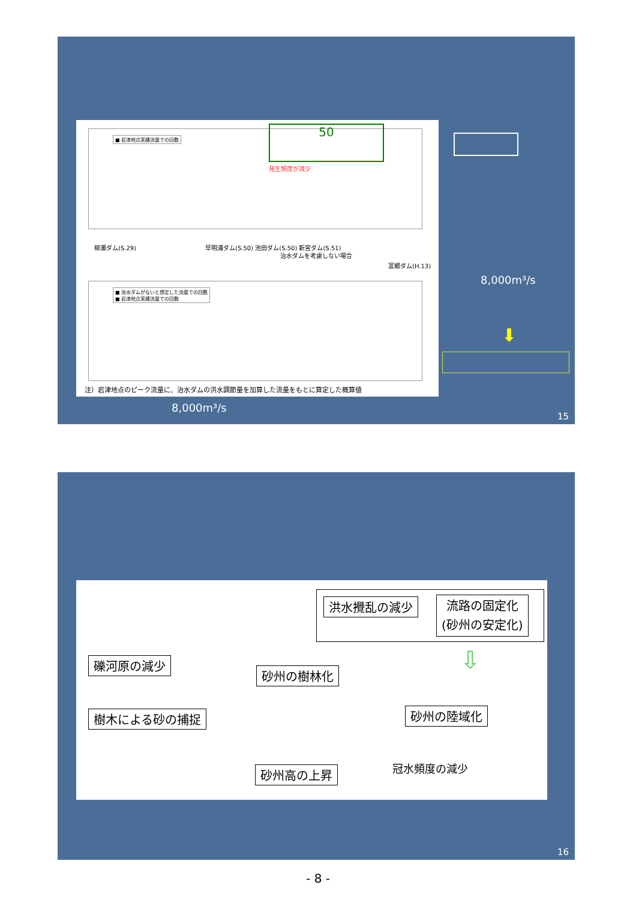■ 岩津地点実績流量での回数 50
発生頻度が減少
柳瀬ダム(S.29)
早明浦ダム(S.50) 池田ダム(S.50) 新宮ダム(S.51)
治水ダムを考慮しない場合
富郷ダム(H.13)
■ 治水ダムがないと想定した流量での回数
■ 岩津地点実績流量での回数
注）岩津地点のピーク流量に、治水ダムの洪水調節量を加算した流量をもとに算定した概算値
8,000m³/s
⬇
8,000m³/s
15
洪水攪乱の減少
流路の固定化
(砂州の安定化)
⇩
礫河原の減少
砂州の樹林化
樹木による砂の捕捉 砂州の陸域化
砂州高の上昇 冠水頻度の減少
16
- 8 -